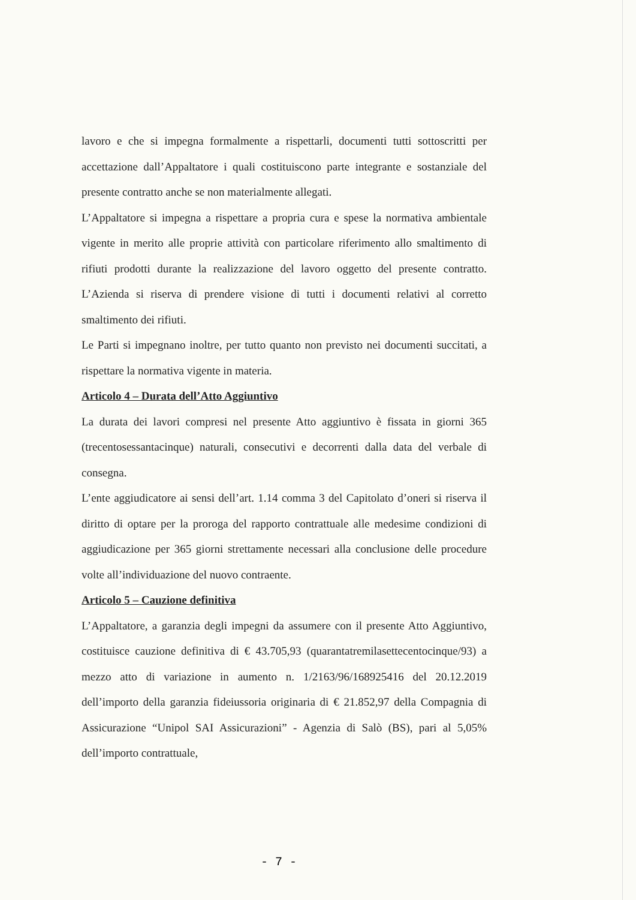lavoro e che si impegna formalmente a rispettarli, documenti tutti sottoscritti per accettazione dall’Appaltatore i quali costituiscono parte integrante e sostanziale del presente contratto anche se non materialmente allegati.
L’Appaltatore si impegna a rispettare a propria cura e spese la normativa ambientale vigente in merito alle proprie attività con particolare riferimento allo smaltimento di rifiuti prodotti durante la realizzazione del lavoro oggetto del presente contratto. L’Azienda si riserva di prendere visione di tutti i documenti relativi al corretto smaltimento dei rifiuti.
Le Parti si impegnano inoltre, per tutto quanto non previsto nei documenti succitati, a rispettare la normativa vigente in materia.
Articolo 4 – Durata dell’Atto Aggiuntivo
La durata dei lavori compresi nel presente Atto aggiuntivo è fissata in giorni 365 (trecentosessantacinque) naturali, consecutivi e decorrenti dalla data del verbale di consegna.
L’ente aggiudicatore ai sensi dell’art. 1.14 comma 3 del Capitolato d’oneri si riserva il diritto di optare per la proroga del rapporto contrattuale alle medesime condizioni di aggiudicazione per 365 giorni strettamente necessari alla conclusione delle procedure volte all’individuazione del nuovo contraente.
Articolo 5 – Cauzione definitiva
L’Appaltatore, a garanzia degli impegni da assumere con il presente Atto Aggiuntivo, costituisce cauzione definitiva di € 43.705,93 (quarantatremilasettecentocinque/93) a mezzo atto di variazione in aumento n. 1/2163/96/168925416 del 20.12.2019 dell’importo della garanzia fideiussoria originaria di € 21.852,97 della Compagnia di Assicurazione “Unipol SAI Assicurazioni” - Agenzia di Salò (BS), pari al 5,05% dell’importo contrattuale,
- 7 -